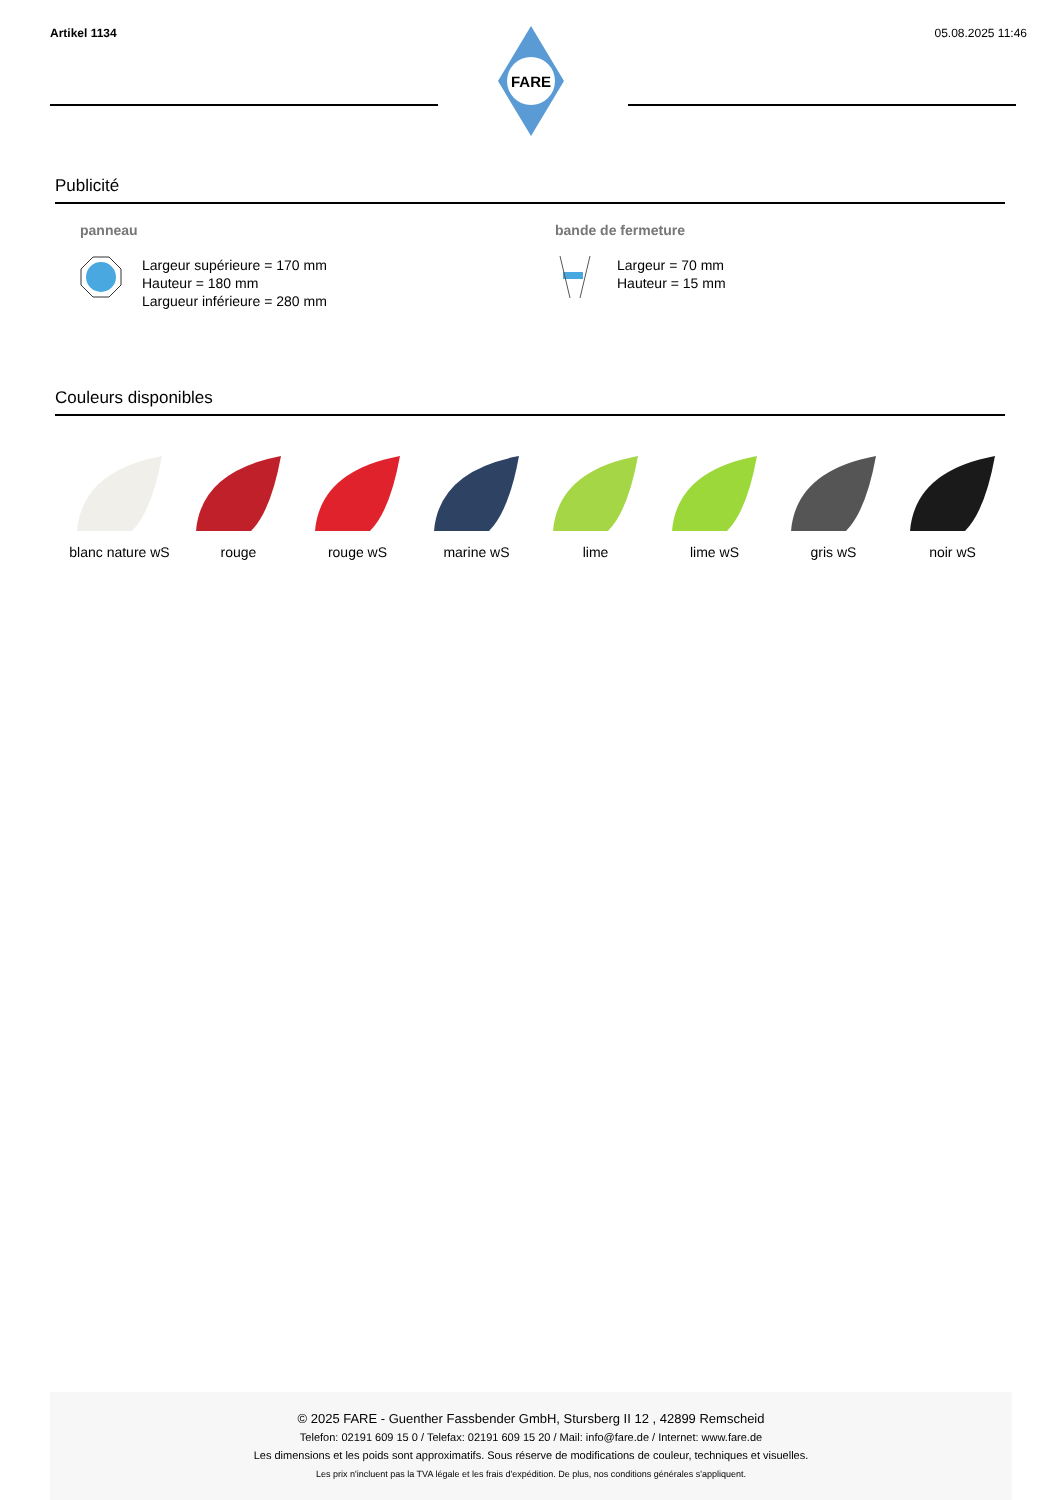Artikel 1134 05.08.2025 11:46
FARE
Publicité
panneau
Largeur supérieure = 170 mm
Hauteur = 180 mm
Largueur inférieure = 280 mm
bande de fermeture
Largeur = 70 mm
Hauteur = 15 mm
Couleurs disponibles
blanc nature wS
rouge
rouge wS
marine wS
lime
lime wS
gris wS
noir wS
© 2025 FARE - Guenther Fassbender GmbH, Stursberg II 12 , 42899 Remscheid
Telefon: 02191 609 15 0 / Telefax: 02191 609 15 20 / Mail: info@fare.de / Internet: www.fare.de
Les dimensions et les poids sont approximatifs. Sous réserve de modifications de couleur, techniques et visuelles.
Les prix n'incluent pas la TVA légale et les frais d'expédition. De plus, nos conditions générales s'appliquent.